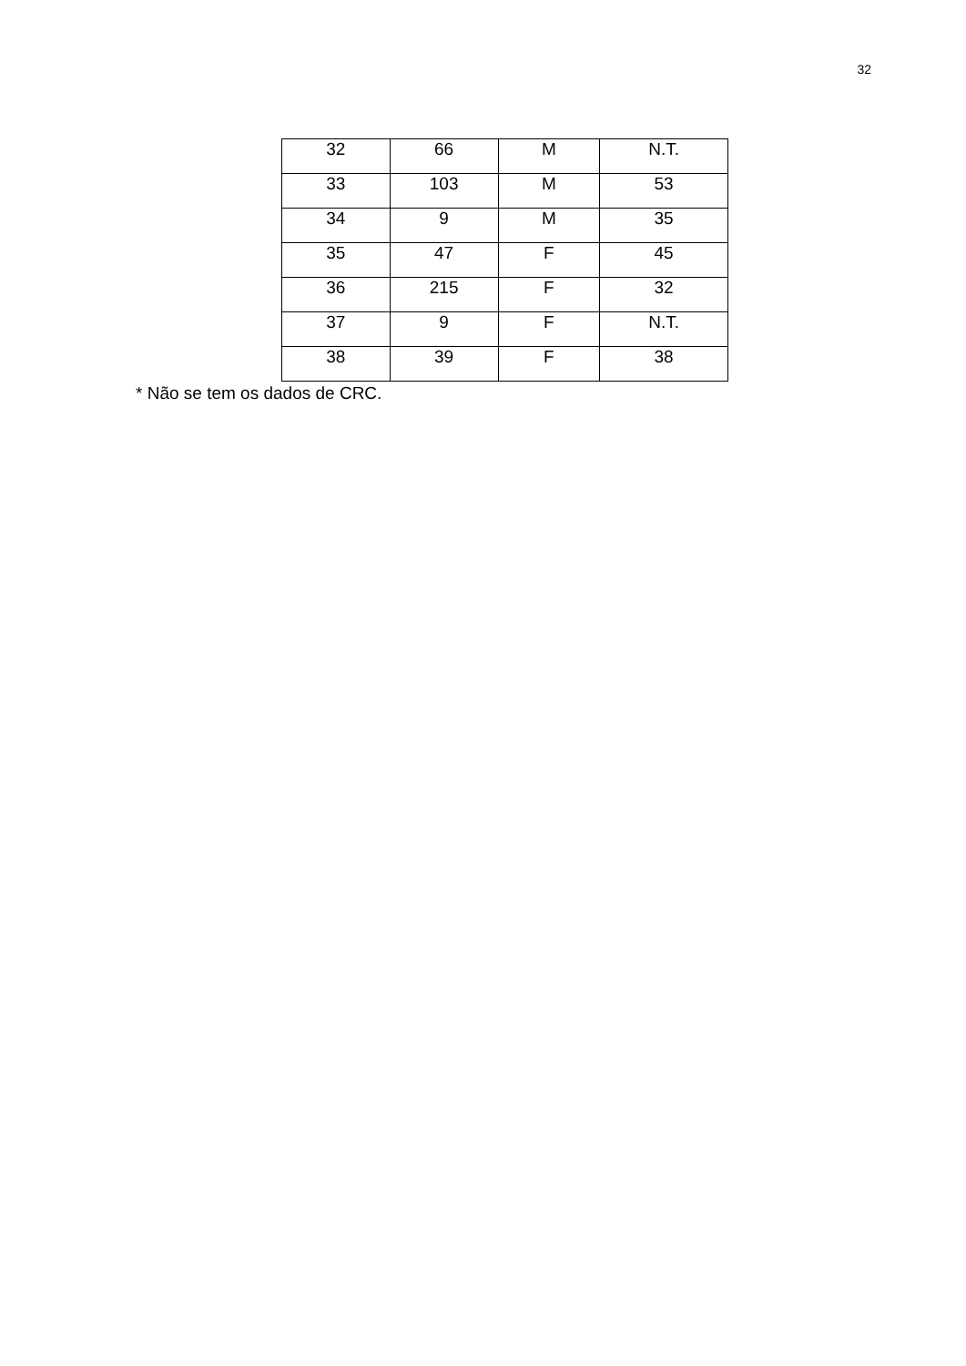32
| 32 | 66 | M | N.T. |
| 33 | 103 | M | 53 |
| 34 | 9 | M | 35 |
| 35 | 47 | F | 45 |
| 36 | 215 | F | 32 |
| 37 | 9 | F | N.T. |
| 38 | 39 | F | 38 |
* Não se tem os dados de CRC.